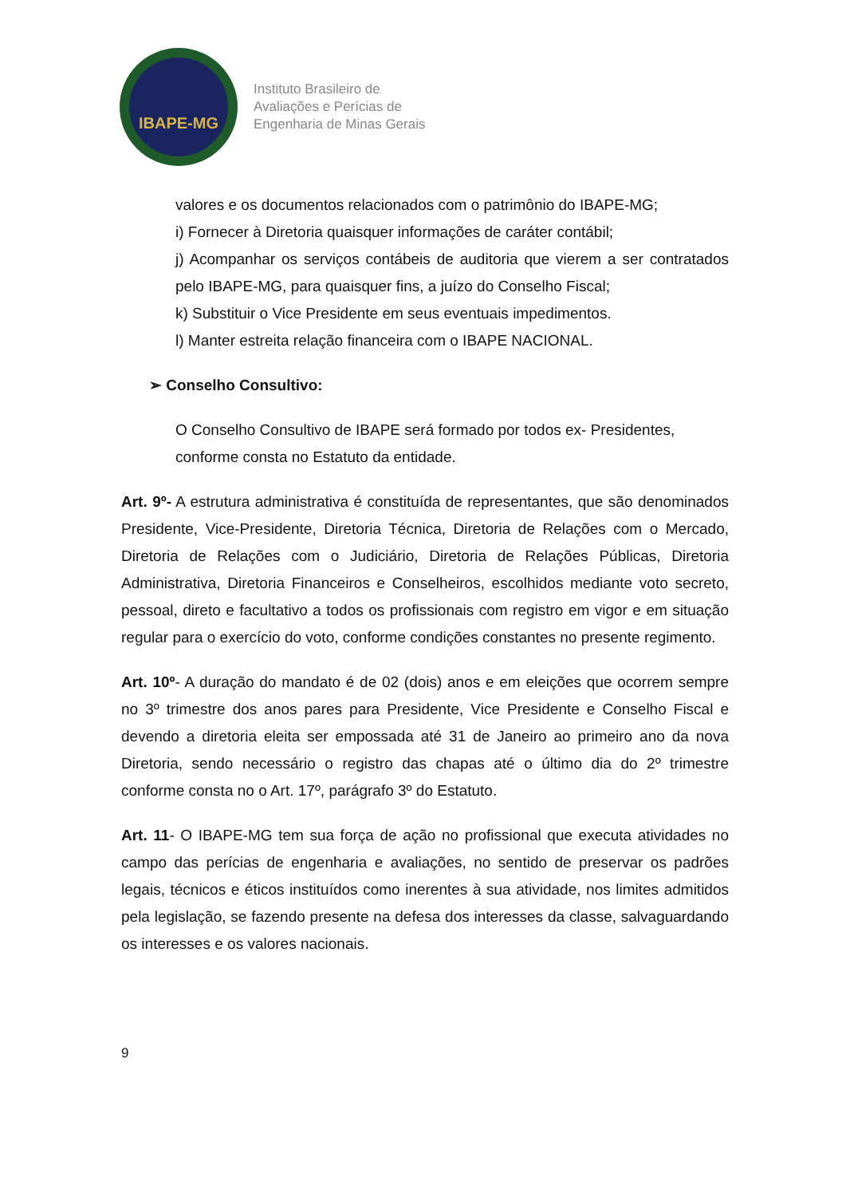IBAPE-MG
Instituto Brasileiro de
Avaliações e Perícias de
Engenharia de Minas Gerais
valores e os documentos relacionados com o patrimônio do IBAPE-MG;
i) Fornecer à Diretoria quaisquer informações de caráter contábil;
j) Acompanhar os serviços contábeis de auditoria que vierem a ser contratados pelo IBAPE-MG, para quaisquer fins, a juízo do Conselho Fiscal;
k) Substituir o Vice Presidente em seus eventuais impedimentos.
l) Manter estreita relação financeira com o IBAPE NACIONAL.
➢ Conselho Consultivo:
O Conselho Consultivo de IBAPE será formado por todos ex- Presidentes,
conforme consta no Estatuto da entidade.
Art. 9º- A estrutura administrativa é constituída de representantes, que são denominados Presidente, Vice-Presidente, Diretoria Técnica, Diretoria de Relações com o Mercado, Diretoria de Relações com o Judiciário, Diretoria de Relações Públicas, Diretoria Administrativa, Diretoria Financeiros e Conselheiros, escolhidos mediante voto secreto, pessoal, direto e facultativo a todos os profissionais com registro em vigor e em situação regular para o exercício do voto, conforme condições constantes no presente regimento.
Art. 10º- A duração do mandato é de 02 (dois) anos e em eleições que ocorrem sempre no 3º trimestre dos anos pares para Presidente, Vice Presidente e Conselho Fiscal e devendo a diretoria eleita ser empossada até 31 de Janeiro ao primeiro ano da nova Diretoria, sendo necessário o registro das chapas até o último dia do 2º trimestre conforme consta no o Art. 17º, parágrafo 3º do Estatuto.
Art. 11- O IBAPE-MG tem sua força de ação no profissional que executa atividades no campo das perícias de engenharia e avaliações, no sentido de preservar os padrões legais, técnicos e éticos instituídos como inerentes à sua atividade, nos limites admitidos pela legislação, se fazendo presente na defesa dos interesses da classe, salvaguardando os interesses e os valores nacionais.
9